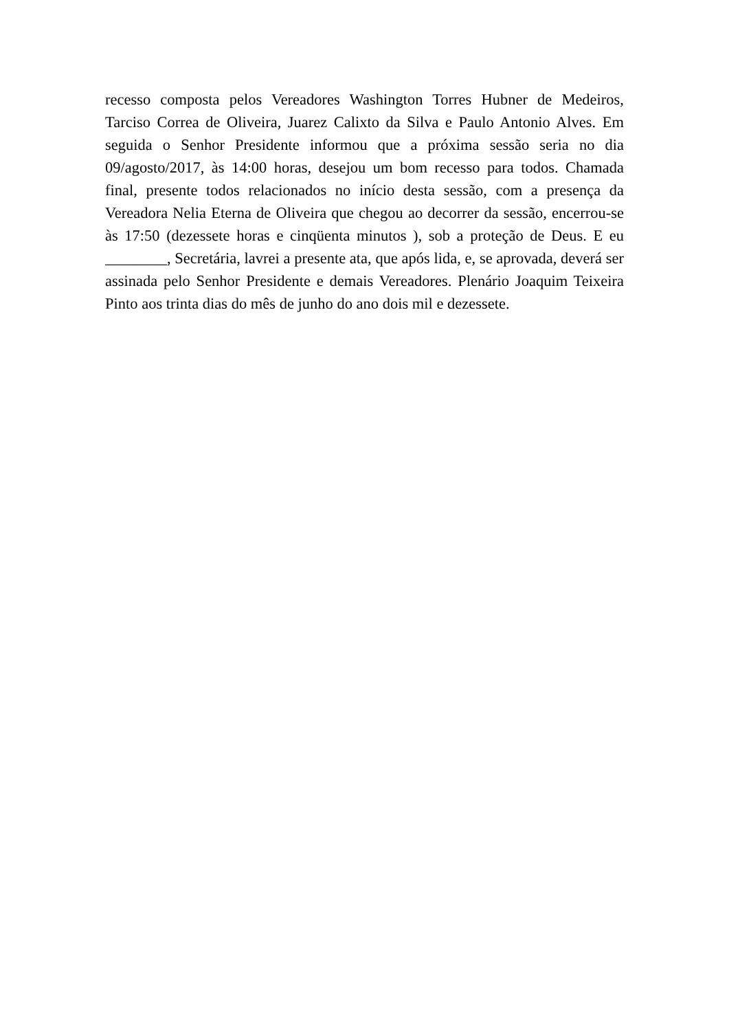recesso composta pelos Vereadores Washington Torres Hubner de Medeiros, Tarciso Correa de Oliveira, Juarez Calixto da Silva e Paulo Antonio Alves. Em seguida o Senhor Presidente informou que a próxima sessão seria no dia 09/agosto/2017, às 14:00 horas, desejou um bom recesso para todos. Chamada final, presente todos relacionados no início desta sessão, com a presença da Vereadora Nelia Eterna de Oliveira que chegou ao decorrer da sessão, encerrou-se às 17:50 (dezessete horas e cinqüenta minutos ), sob a proteção de Deus. E eu ________, Secretária, lavrei a presente ata, que após lida, e, se aprovada, deverá ser assinada pelo Senhor Presidente e demais Vereadores. Plenário Joaquim Teixeira Pinto aos trinta dias do mês de junho do ano dois mil e dezessete.